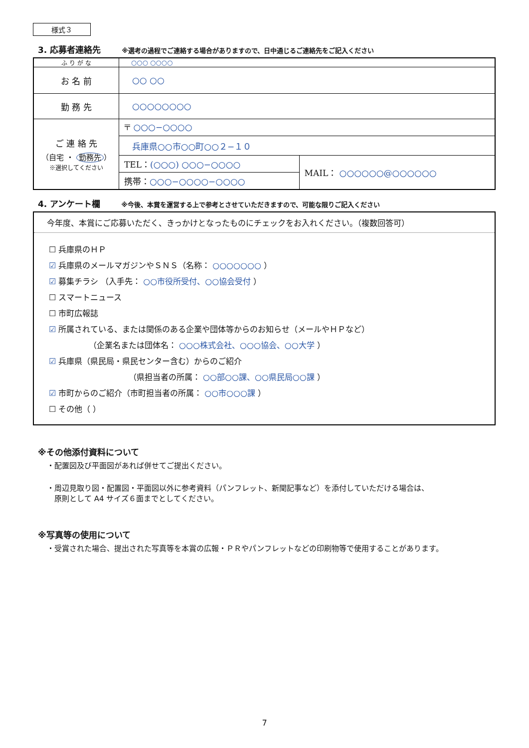様式３
3. 応募者連絡先 ※選考の過程でご連絡する場合がありますので、日中通じるご連絡先をご記入ください
| ふ り が な | ○○○ ○○○○ | |
| お 名 前 | ○○ ○○ | |
| 勤 務 先 | ○○○○○○○○ | |
| ご 連 絡 先 （自宅 ・ 勤務先 ） ※選択してください | 〒 ○○○−○○○○ | |
| | 兵庫県○○市○○町○○２−１０ | |
| | TEL： (○○○) ○○○−○○○○ | MAIL： ○○○○○○@○○○○○○ |
| | 携帯： ○○○−○○○○−○○○○ | |
4. アンケート欄 ※今後、本賞を運営する上で参考とさせていただきますので、可能な限りご記入ください
今年度、本賞にご応募いただく、きっかけとなったものにチェックをお入れください。（複数回答可）
☐ 兵庫県のＨＰ
☑ 兵庫県のメールマガジンやＳＮＳ（名称： ○○○○○○○ ）
☑ 募集チラシ （入手先： ○○市役所受付、○○協会受付 ）
☐ スマートニュース
☐ 市町広報誌
☑ 所属されている、または関係のある企業や団体等からのお知らせ（メールやＨＰなど）
（企業名または団体名： ○○○株式会社、○○○協会、○○大学 ）
☑ 兵庫県（県民局・県民センター含む）からのご紹介
（県担当者の所属： ○○部○○課、○○県民局○○課 ）
☑ 市町からのご紹介（市町担当者の所属： ○○市○○○課 ）
☐ その他（ ）
※その他添付資料について
・配置図及び平面図があれば併せてご提出ください。
・周辺見取り図・配置図・平面図以外に参考資料（パンフレット、新聞記事など）を添付していただける場合は、
　原則として A4 サイズ６面までとしてください。
※写真等の使用について
・受賞された場合、提出された写真等を本賞の広報・ＰＲやパンフレットなどの印刷物等で使用することがあります。
7